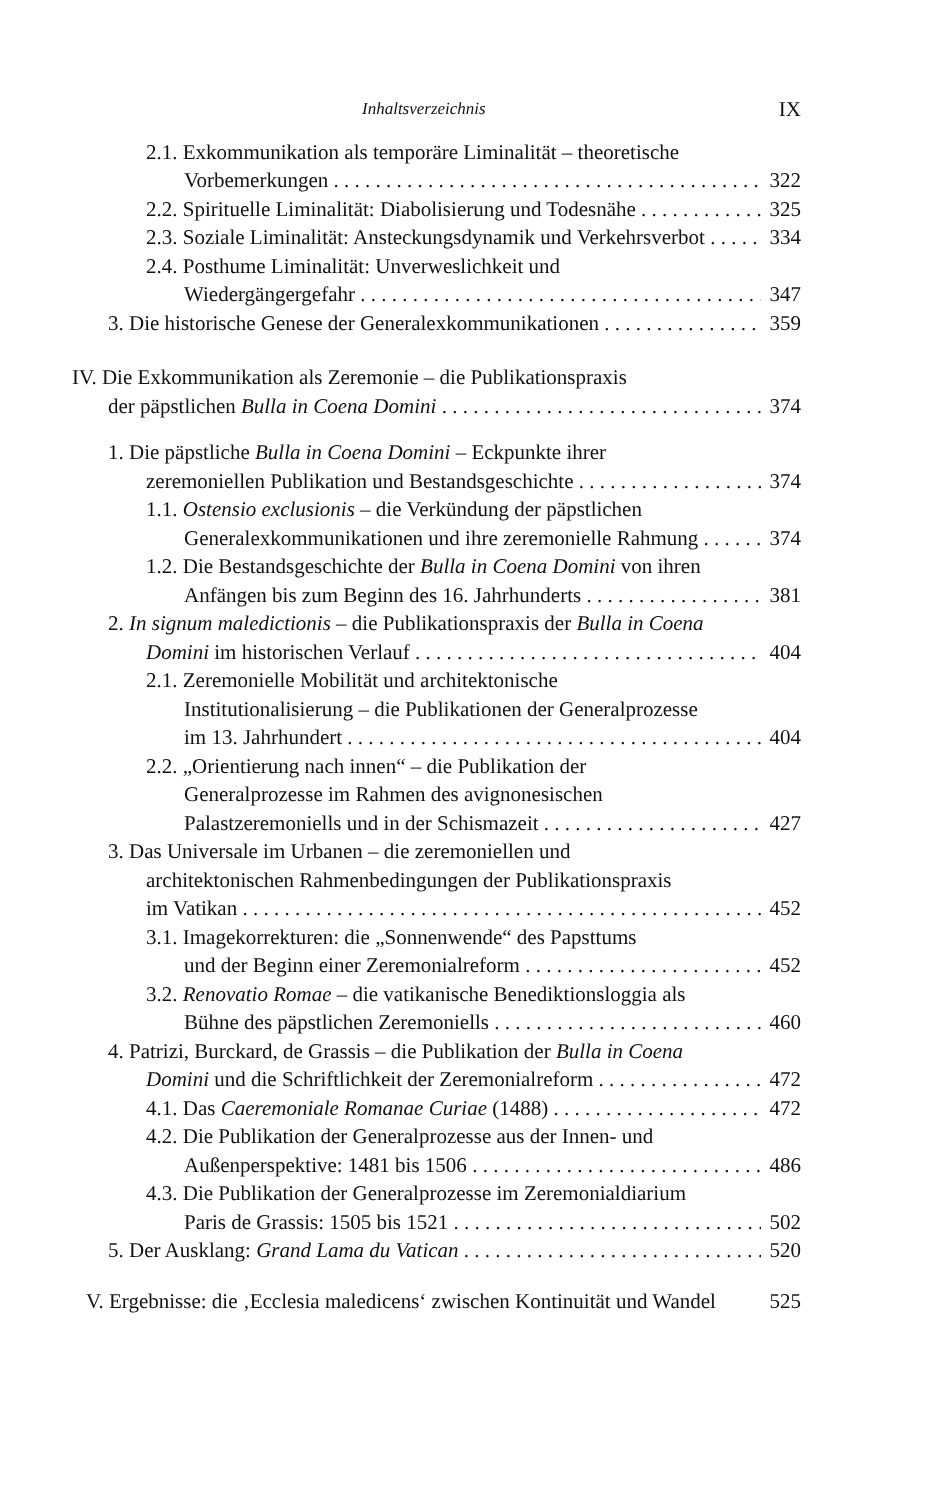Inhaltsverzeichnis IX
2.1. Exkommunikation als temporäre Liminalität – theoretische
Vorbemerkungen 322
2.2. Spirituelle Liminalität: Diabolisierung und Todesnähe 325
2.3. Soziale Liminalität: Ansteckungsdynamik und Verkehrsverbot 334
2.4. Posthume Liminalität: Unverweslichkeit und
Wiedergängergefahr 347
3. Die historische Genese der Generalexkommunikationen 359
IV. Die Exkommunikation als Zeremonie – die Publikationspraxis
der päpstlichen Bulla in Coena Domini 374
1. Die päpstliche Bulla in Coena Domini – Eckpunkte ihrer
zeremoniellen Publikation und Bestandsgeschichte 374
1.1. Ostensio exclusionis – die Verkündung der päpstlichen
Generalexkommunikationen und ihre zeremonielle Rahmung 374
1.2. Die Bestandsgeschichte der Bulla in Coena Domini von ihren
Anfängen bis zum Beginn des 16. Jahrhunderts 381
2. In signum maledictionis – die Publikationspraxis der Bulla in Coena
Domini im historischen Verlauf 404
2.1. Zeremonielle Mobilität und architektonische
Institutionalisierung – die Publikationen der Generalprozesse
im 13. Jahrhundert 404
2.2. „Orientierung nach innen“ – die Publikation der
Generalprozesse im Rahmen des avignonesischen
Palastzeremoniells und in der Schismazeit 427
3. Das Universale im Urbanen – die zeremoniellen und
architektonischen Rahmenbedingungen der Publikationspraxis
im Vatikan 452
3.1. Imagekorrekturen: die „Sonnenwende“ des Papsttums
und der Beginn einer Zeremonialreform 452
3.2. Renovatio Romae – die vatikanische Benediktionsloggia als
Bühne des päpstlichen Zeremoniells 460
4. Patrizi, Burckard, de Grassis – die Publikation der Bulla in Coena
Domini und die Schriftlichkeit der Zeremonialreform 472
4.1. Das Caeremoniale Romanae Curiae (1488) 472
4.2. Die Publikation der Generalprozesse aus der Innen- und
Außenperspektive: 1481 bis 1506 486
4.3. Die Publikation der Generalprozesse im Zeremonialdiarium
Paris de Grassis: 1505 bis 1521 502
5. Der Ausklang: Grand Lama du Vatican 520
V. Ergebnisse: die ‚Ecclesia maledicens‘ zwischen Kontinuität und Wandel 525